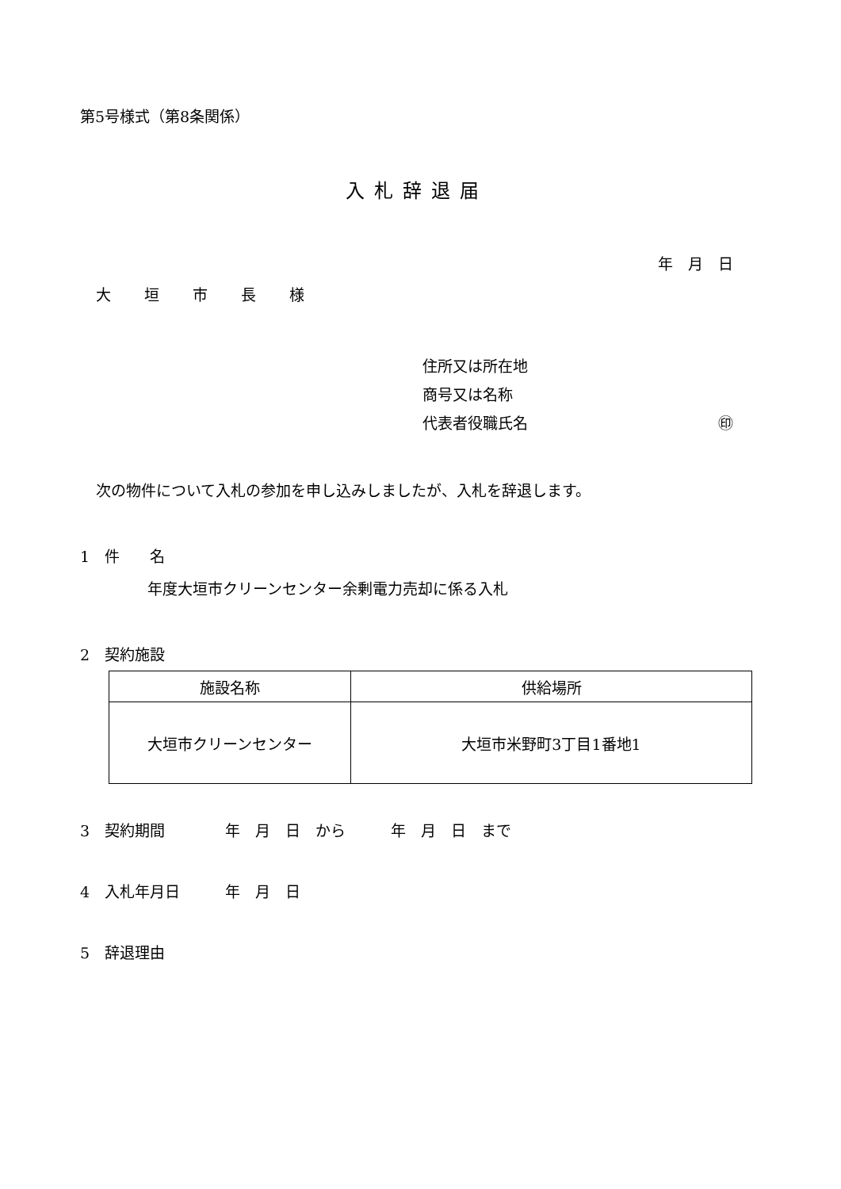第5号様式（第8条関係）
入札辞退届
年　月　日
大 垣 市 長 様
住所又は所在地
商号又は名称
代表者役職氏名 ㊞
次の物件について入札の参加を申し込みしましたが、入札を辞退します。
1　件　　名
年度大垣市クリーンセンター余剰電力売却に係る入札
2　契約施設
| 施設名称 | 供給場所 |
| --- | --- |
| 大垣市クリーンセンター | 大垣市米野町3丁目1番地1 |
3　契約期間　　　　年　月　日　から　　　年　月　日　まで
4　入札年月日　　　年　月　日
5　辞退理由